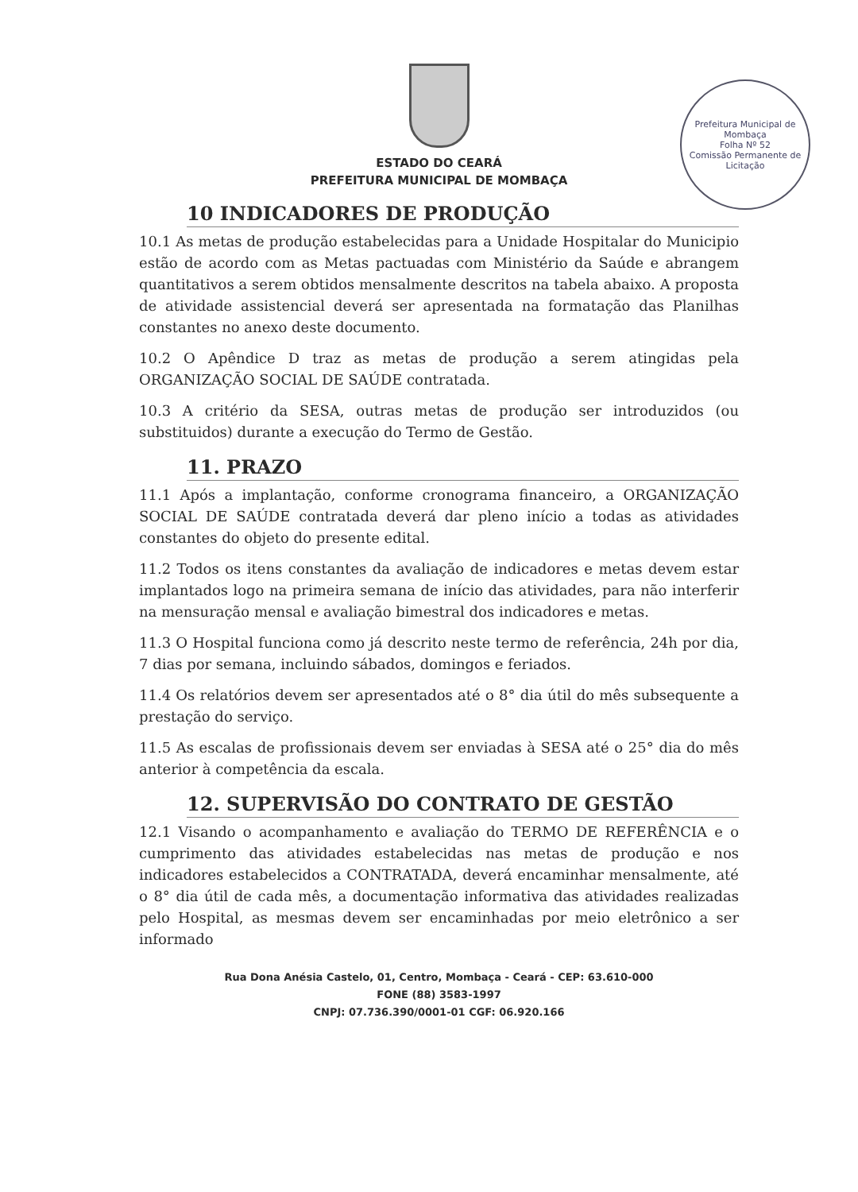Prefeitura Municipal de Mombaça
Folha Nº 52
Comissão Permanente de Licitação
ESTADO DO CEARÁ
PREFEITURA MUNICIPAL DE MOMBAÇA
10 INDICADORES DE PRODUÇÃO
10.1 As metas de produção estabelecidas para a Unidade Hospitalar do Municipio estão de acordo com as Metas pactuadas com Ministério da Saúde e abrangem quantitativos a serem obtidos mensalmente descritos na tabela abaixo. A proposta de atividade assistencial deverá ser apresentada na formatação das Planilhas constantes no anexo deste documento.
10.2 O Apêndice D traz as metas de produção a serem atingidas pela ORGANIZAÇÃO SOCIAL DE SAÚDE contratada.
10.3 A critério da SESA, outras metas de produção ser introduzidos (ou substituidos) durante a execução do Termo de Gestão.
11. PRAZO
11.1 Após a implantação, conforme cronograma financeiro, a ORGANIZAÇÃO SOCIAL DE SAÚDE contratada deverá dar pleno início a todas as atividades constantes do objeto do presente edital.
11.2 Todos os itens constantes da avaliação de indicadores e metas devem estar implantados logo na primeira semana de início das atividades, para não interferir na mensuração mensal e avaliação bimestral dos indicadores e metas.
11.3 O Hospital funciona como já descrito neste termo de referência, 24h por dia, 7 dias por semana, incluindo sábados, domingos e feriados.
11.4 Os relatórios devem ser apresentados até o 8° dia útil do mês subsequente a prestação do serviço.
11.5 As escalas de profissionais devem ser enviadas à SESA até o 25° dia do mês anterior à competência da escala.
12. SUPERVISÃO DO CONTRATO DE GESTÃO
12.1 Visando o acompanhamento e avaliação do TERMO DE REFERÊNCIA e o cumprimento das atividades estabelecidas nas metas de produção e nos indicadores estabelecidos a CONTRATADA, deverá encaminhar mensalmente, até o 8° dia útil de cada mês, a documentação informativa das atividades realizadas pelo Hospital, as mesmas devem ser encaminhadas por meio eletrônico a ser informado
Rua Dona Anésia Castelo, 01, Centro, Mombaça - Ceará - CEP: 63.610-000
FONE (88) 3583-1997
CNPJ: 07.736.390/0001-01 CGF: 06.920.166